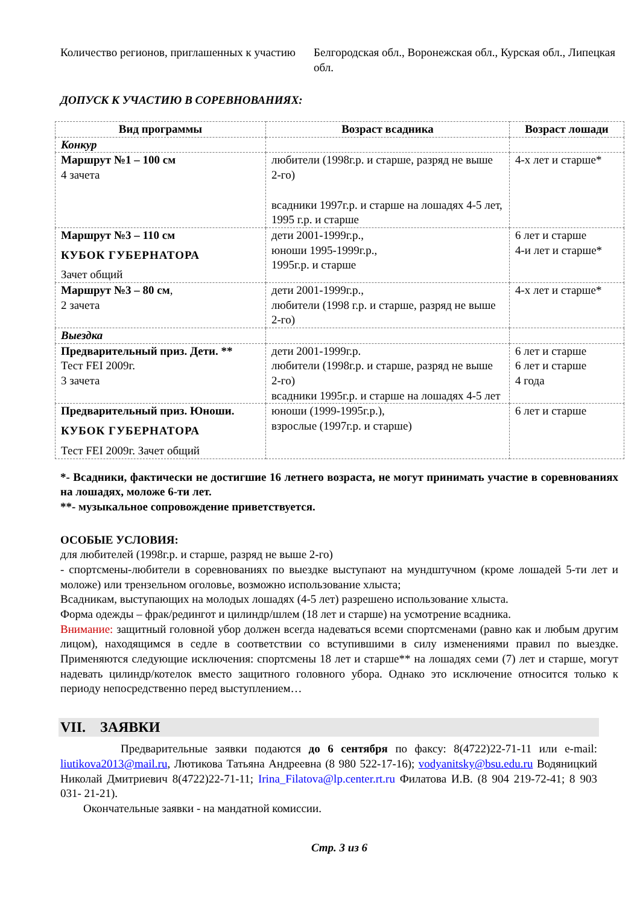Количество регионов, приглашенных к участию
Белгородская обл., Воронежская обл., Курская обл., Липецкая обл.
ДОПУСК К УЧАСТИЮ В СОРЕВНОВАНИЯХ:
| Вид программы | Возраст всадника | Возраст лошади |
| --- | --- | --- |
| Конкур | | |
| Маршрут №1 – 100 см 4 зачета | любители (1998г.р. и старше, разряд не выше 2-го) всадники 1997г.р. и старше на лошадях 4-5 лет, 1995 г.р. и старше | 4-х лет и старше* |
| Маршрут №3 – 110 см КУБОК ГУБЕРНАТОРА Зачет общий | дети 2001-1999г.р., юноши 1995-1999г.р., 1995г.р. и старше | 6 лет и старше 4-и лет и старше* |
| Маршрут №3 – 80 см , 2 зачета | дети 2001-1999г.р., любители (1998 г.р. и старше, разряд не выше 2-го) | 4-х лет и старше* |
| Выездка | | |
| Предварительный приз. Дети. ** Тест FEI 2009г. 3 зачета | дети 2001-1999г.р. любители (1998г.р. и старше, разряд не выше 2-го) всадники 1995г.р. и старше на лошадях 4-5 лет | 6 лет и старше 6 лет и старше 4 года |
| Предварительный приз. Юноши. КУБОК ГУБЕРНАТОРА Тест FEI 2009г. Зачет общий | юноши (1999-1995г.р.), взрослые (1997г.р. и старше) | 6 лет и старше |
*- Всадники, фактически не достигшие 16 летнего возраста, не могут принимать участие в соревнованиях на лошадях, моложе 6-ти лет.
**- музыкальное сопровождение приветствуется.
ОСОБЫЕ УСЛОВИЯ:
для любителей (1998г.р. и старше, разряд не выше 2-го)
- спортсмены-любители в соревнованиях по выездке выступают на мундштучном (кроме лошадей 5-ти лет и моложе) или трензельном оголовье, возможно использование хлыста;
Всадникам, выступающих на молодых лошадях (4-5 лет) разрешено использование хлыста.
Форма одежды – фрак/редингот и цилиндр/шлем (18 лет и старше) на усмотрение всадника.
Внимание: защитный головной убор должен всегда надеваться всеми спортсменами (равно как и любым другим лицом), находящимся в седле в соответствии со вступившими в силу изменениями правил по выездке. Применяются следующие исключения: спортсмены 18 лет и старше** на лошадях семи (7) лет и старше, могут надевать цилиндр/котелок вместо защитного головного убора. Однако это исключение относится только к периоду непосредственно перед выступлением…
VII. ЗАЯВКИ
Предварительные заявки подаются до 6 сентября по факсу: 8(4722)22-71-11 или e-mail: liutikova2013@mail.ru, Лютикова Татьяна Андреевна (8 980 522-17-16); vodyanitsky@bsu.edu.ru Водяницкий Николай Дмитриевич 8(4722)22-71-11; Irina_Filatova@lp.center.rt.ru Филатова И.В. (8 904 219-72-41; 8 903 031- 21-21).
Окончательные заявки - на мандатной комиссии.
Стр. 3 из 6